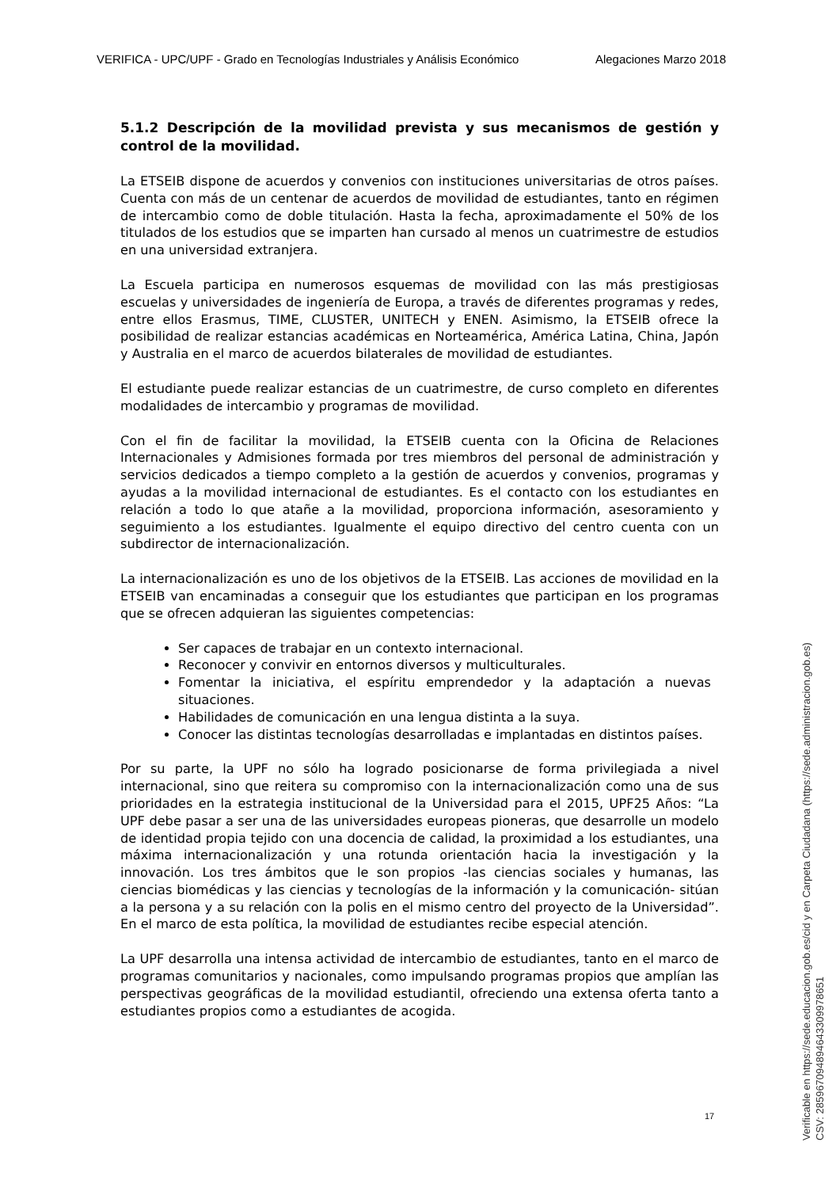VERIFICA - UPC/UPF - Grado en Tecnologías Industriales y Análisis Económico Alegaciones Marzo 2018
5.1.2 Descripción de la movilidad prevista y sus mecanismos de gestión y control de la movilidad.
La ETSEIB dispone de acuerdos y convenios con instituciones universitarias de otros países. Cuenta con más de un centenar de acuerdos de movilidad de estudiantes, tanto en régimen de intercambio como de doble titulación. Hasta la fecha, aproximadamente el 50% de los titulados de los estudios que se imparten han cursado al menos un cuatrimestre de estudios en una universidad extranjera.
La Escuela participa en numerosos esquemas de movilidad con las más prestigiosas escuelas y universidades de ingeniería de Europa, a través de diferentes programas y redes, entre ellos Erasmus, TIME, CLUSTER, UNITECH y ENEN. Asimismo, la ETSEIB ofrece la posibilidad de realizar estancias académicas en Norteamérica, América Latina, China, Japón y Australia en el marco de acuerdos bilaterales de movilidad de estudiantes.
El estudiante puede realizar estancias de un cuatrimestre, de curso completo en diferentes modalidades de intercambio y programas de movilidad.
Con el fin de facilitar la movilidad, la ETSEIB cuenta con la Oficina de Relaciones Internacionales y Admisiones formada por tres miembros del personal de administración y servicios dedicados a tiempo completo a la gestión de acuerdos y convenios, programas y ayudas a la movilidad internacional de estudiantes. Es el contacto con los estudiantes en relación a todo lo que atañe a la movilidad, proporciona información, asesoramiento y seguimiento a los estudiantes. Igualmente el equipo directivo del centro cuenta con un subdirector de internacionalización.
La internacionalización es uno de los objetivos de la ETSEIB. Las acciones de movilidad en la ETSEIB van encaminadas a conseguir que los estudiantes que participan en los programas que se ofrecen adquieran las siguientes competencias:
Ser capaces de trabajar en un contexto internacional.
Reconocer y convivir en entornos diversos y multiculturales.
Fomentar la iniciativa, el espíritu emprendedor y la adaptación a nuevas situaciones.
Habilidades de comunicación en una lengua distinta a la suya.
Conocer las distintas tecnologías desarrolladas e implantadas en distintos países.
Por su parte, la UPF no sólo ha logrado posicionarse de forma privilegiada a nivel internacional, sino que reitera su compromiso con la internacionalización como una de sus prioridades en la estrategia institucional de la Universidad para el 2015, UPF25 Años: “La UPF debe pasar a ser una de las universidades europeas pioneras, que desarrolle un modelo de identidad propia tejido con una docencia de calidad, la proximidad a los estudiantes, una máxima internacionalización y una rotunda orientación hacia la investigación y la innovación. Los tres ámbitos que le son propios -las ciencias sociales y humanas, las ciencias biomédicas y las ciencias y tecnologías de la información y la comunicación- sitúan a la persona y a su relación con la polis en el mismo centro del proyecto de la Universidad”. En el marco de esta política, la movilidad de estudiantes recibe especial atención.
La UPF desarrolla una intensa actividad de intercambio de estudiantes, tanto en el marco de programas comunitarios y nacionales, como impulsando programas propios que amplían las perspectivas geográficas de la movilidad estudiantil, ofreciendo una extensa oferta tanto a estudiantes propios como a estudiantes de acogida.
17
Verificable en https://sede.educacion.gob.es/cid y en Carpeta Ciudadana (https://sede.administracion.gob.es)
CSV: 285967094894643309978651